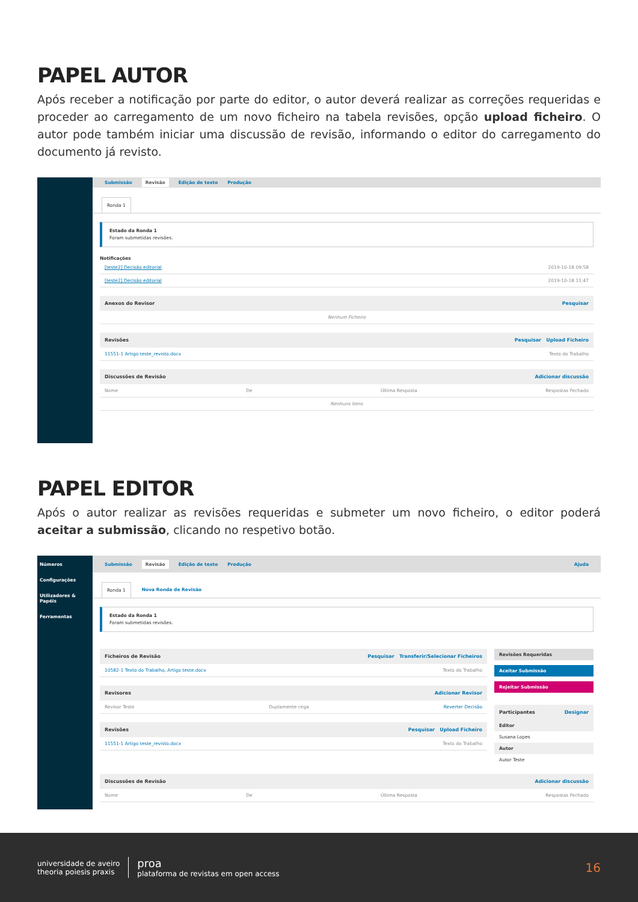PAPEL AUTOR
Após receber a notificação por parte do editor, o autor deverá realizar as correções requeridas e proceder ao carregamento de um novo ficheiro na tabela revisões, opção upload ficheiro. O autor pode também iniciar uma discussão de revisão, informando o editor do carregamento do documento já revisto.
Submissão Revisão Edição de texto Produção
Ronda 1
Estado da Ronda 1
Foram submetidas revisões.
Notificações
[teste2] Decisão editorial 2019-10-18 09:58
[teste2] Decisão editorial 2019-10-18 11:47
Anexos do Revisor Pesquisar
Nenhum Ficheiro
Revisões Pesquisar Upload Ficheiro
11551-1 Artigo teste_revisto.docx Texto do Trabalho
Discussões de Revisão Adicionar discussão
Nome De Última Resposta Respostas Fechado
Nenhuns Itens
PAPEL EDITOR
Após o autor realizar as revisões requeridas e submeter um novo ficheiro, o editor poderá aceitar a submissão, clicando no respetivo botão.
Números
Configurações
Utilizadores & Papéis
Ferramentas
Submissão Revisão Edição de texto Produção Ajuda
Ronda 1 Nova Ronda de Revisão
Estado da Ronda 1
Foram submetidas revisões.
Ficheiros de Revisão Pesquisar Transferir/Selecionar Ficheiros
10582-1 Texto do Trabalho, Artigo teste.docx Texto do Trabalho
Revisores Adicionar Revisor
Revisor Teste Duplamente cega Reverter Decisão
Revisões Pesquisar Upload Ficheiro
11551-1 Artigo teste_revisto.docx Texto do Trabalho
Revisões Requeridas
Aceitar Submissão
Rejeitar Submissão
Participantes Designar
Editor
Susana Lopes
Autor
Autor Teste
Discussões de Revisão Adicionar discussão
Nome De Última Resposta Respostas Fechado
universidade de aveiro
theoria poiesis praxis
proa
plataforma de revistas em open access
16